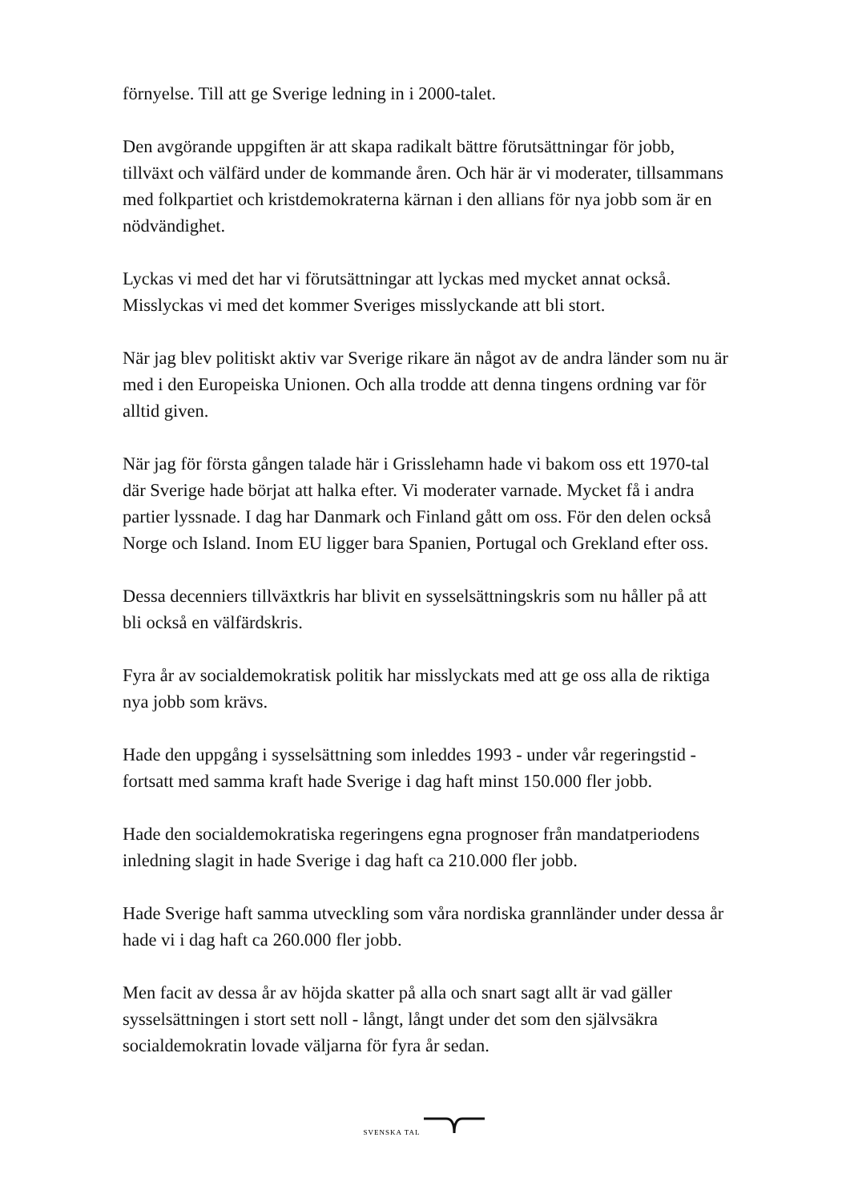förnyelse. Till att ge Sverige ledning in i 2000-talet.
Den avgörande uppgiften är att skapa radikalt bättre förutsättningar för jobb, tillväxt och välfärd under de kommande åren. Och här är vi moderater, tillsammans med folkpartiet och kristdemokraterna kärnan i den allians för nya jobb som är en nödvändighet.
Lyckas vi med det har vi förutsättningar att lyckas med mycket annat också. Misslyckas vi med det kommer Sveriges misslyckande att bli stort.
När jag blev politiskt aktiv var Sverige rikare än något av de andra länder som nu är med i den Europeiska Unionen. Och alla trodde att denna tingens ordning var för alltid given.
När jag för första gången talade här i Grisslehamn hade vi bakom oss ett 1970-tal där Sverige hade börjat att halka efter. Vi moderater varnade. Mycket få i andra partier lyssnade. I dag har Danmark och Finland gått om oss. För den delen också Norge och Island. Inom EU ligger bara Spanien, Portugal och Grekland efter oss.
Dessa decenniers tillväxtkris har blivit en sysselsättningskris som nu håller på att bli också en välfärdskris.
Fyra år av socialdemokratisk politik har misslyckats med att ge oss alla de riktiga nya jobb som krävs.
Hade den uppgång i sysselsättning som inleddes 1993 - under vår regeringstid - fortsatt med samma kraft hade Sverige i dag haft minst 150.000 fler jobb.
Hade den socialdemokratiska regeringens egna prognoser från mandatperiodens inledning slagit in hade Sverige i dag haft ca 210.000 fler jobb.
Hade Sverige haft samma utveckling som våra nordiska grannländer under dessa år hade vi i dag haft ca 260.000 fler jobb.
Men facit av dessa år av höjda skatter på alla och snart sagt allt är vad gäller sysselsättningen i stort sett noll - långt, långt under det som den självsäkra socialdemokratin lovade väljarna för fyra år sedan.
SVENSKA TAL